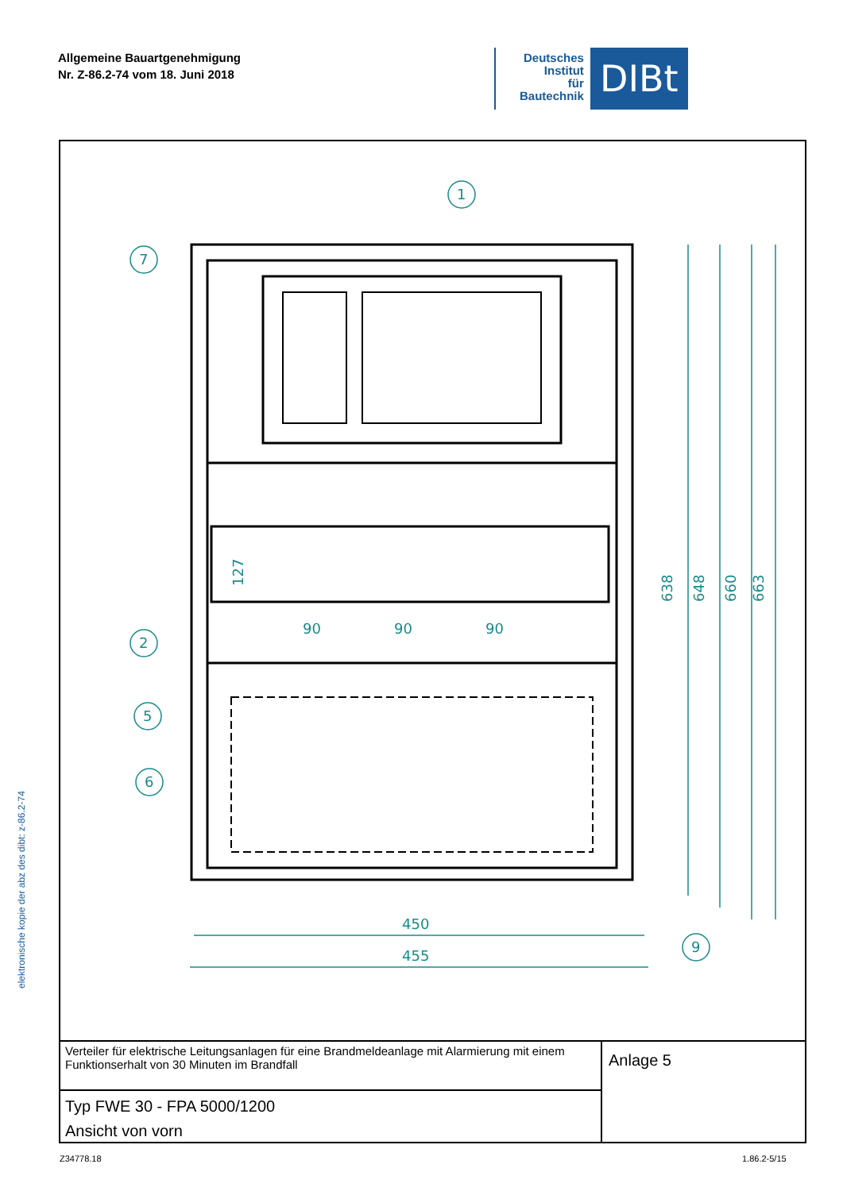Allgemeine Bauartgenehmigung
Nr. Z-86.2-74 vom 18. Juni 2018
Deutsches
Institut
für
Bautechnik
DIBt
elektronische kopie der abz des dibt: z-86.2-74
1
7
2
5
6
9
450
455
90
90
90
127
638
648
660
663
Verteiler für elektrische Leitungsanlagen für eine Brandmeldeanlage mit Alarmierung mit einem Funktionserhalt von 30 Minuten im Brandfall
Typ FWE 30 - FPA 5000/1200
Ansicht von vorn
Anlage 5
Z34778.18 1.86.2-5/15